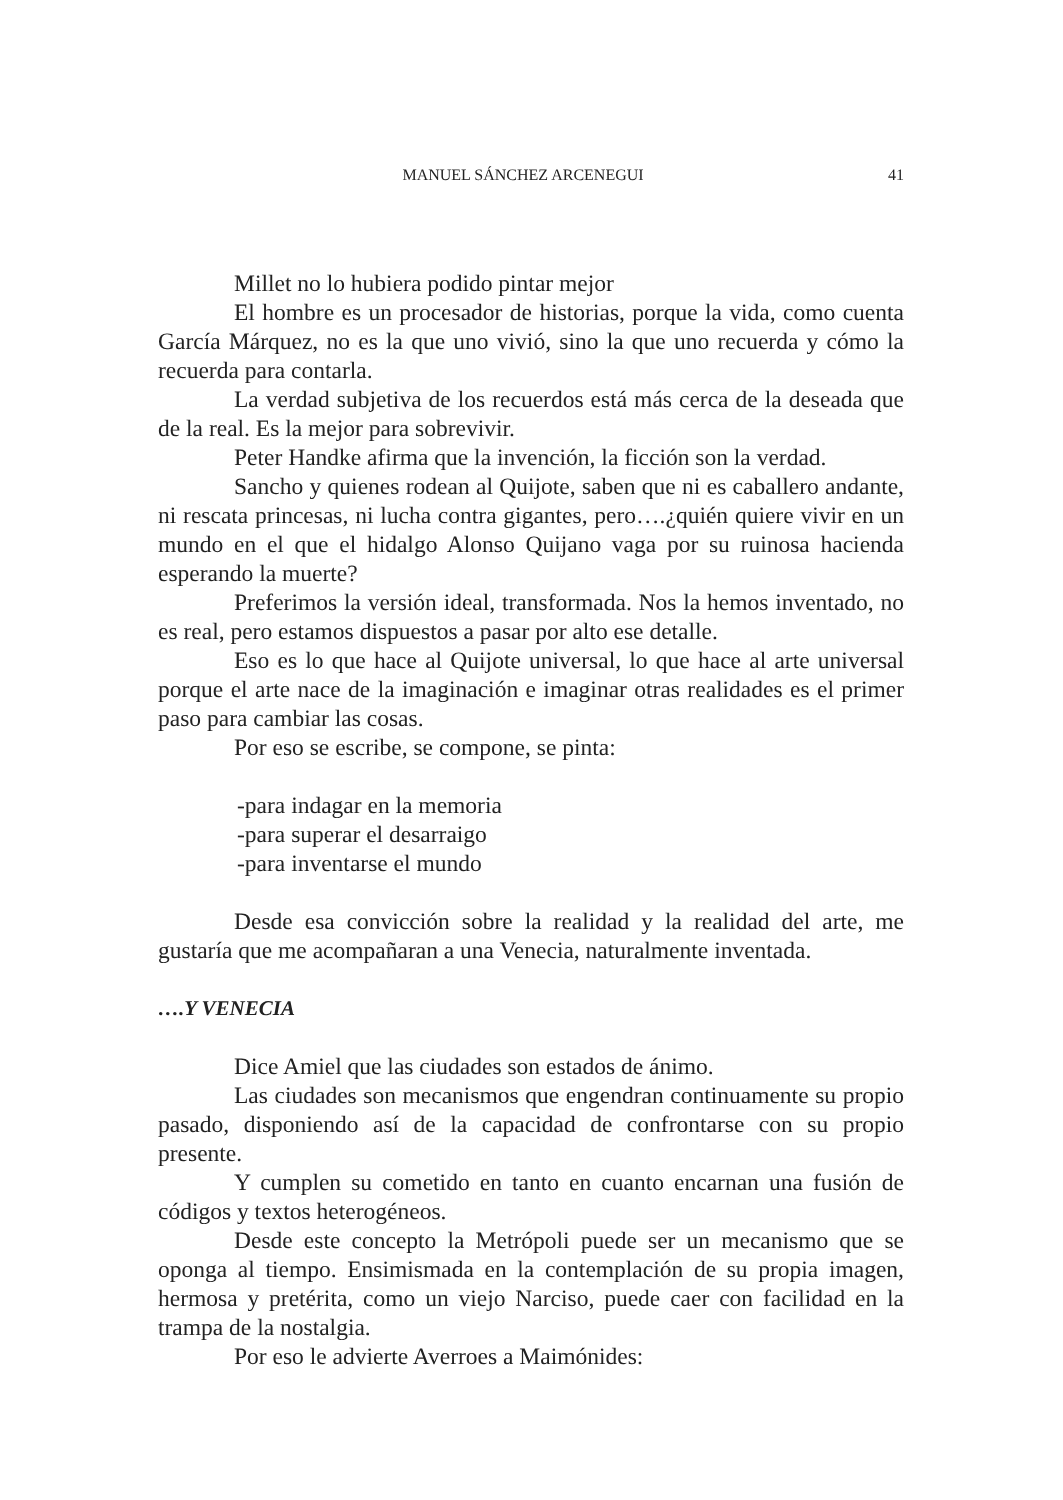MANUEL SÁNCHEZ ARCENEGUI 41
Millet no lo hubiera podido pintar mejor
El hombre es un procesador de historias, porque la vida, como cuenta García Márquez, no es la que uno vivió, sino la que uno recuerda y cómo la recuerda para contarla.
La verdad subjetiva de los recuerdos está más cerca de la deseada que de la real. Es la mejor para sobrevivir.
Peter Handke afirma que la invención, la ficción son la verdad.
Sancho y quienes rodean al Quijote, saben que ni es caballero andante, ni rescata princesas, ni lucha contra gigantes, pero….¿quién quiere vivir en un mundo en el que el hidalgo Alonso Quijano vaga por su ruinosa hacienda esperando la muerte?
Preferimos la versión ideal, transformada. Nos la hemos inventado, no es real, pero estamos dispuestos a pasar por alto ese detalle.
Eso es lo que hace al Quijote universal, lo que hace al arte universal porque el arte nace de la imaginación e imaginar otras realidades es el primer paso para cambiar las cosas.
Por eso se escribe, se compone, se pinta:
-para indagar en la memoria
-para superar el desarraigo
-para inventarse el mundo
Desde esa convicción sobre la realidad y la realidad del arte, me gustaría que me acompañaran a una Venecia, naturalmente inventada.
….Y VENECIA
Dice Amiel que las ciudades son estados de ánimo.
Las ciudades son mecanismos que engendran continuamente su propio pasado, disponiendo así de la capacidad de confrontarse con su propio presente.
Y cumplen su cometido en tanto en cuanto encarnan una fusión de códigos y textos heterogéneos.
Desde este concepto la Metrópoli puede ser un mecanismo que se oponga al tiempo. Ensimismada en la contemplación de su propia imagen, hermosa y pretérita, como un viejo Narciso, puede caer con facilidad en la trampa de la nostalgia.
Por eso le advierte Averroes a Maimónides: